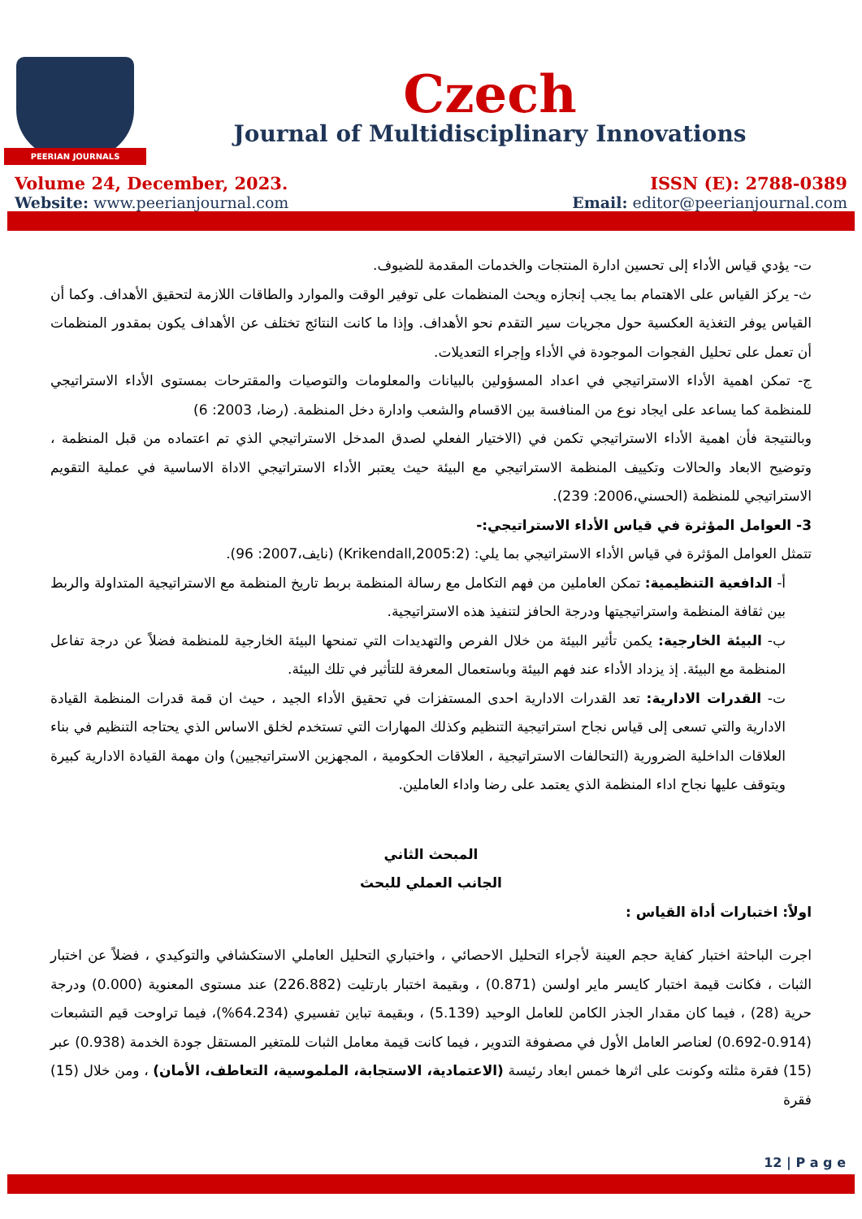PEERIAN JOURNALS
Czech
Journal of Multidisciplinary Innovations
Volume 24, December, 2023.
Website: www.peerianjournal.com
ISSN (E): 2788-0389
Email: editor@peerianjournal.com
ت- يؤدي قياس الأداء إلى تحسين ادارة المنتجات والخدمات المقدمة للضيوف.
ث- يركز القياس على الاهتمام بما يجب إنجازه ويحث المنظمات على توفير الوقت والموارد والطاقات اللازمة لتحقيق الأهداف. وكما أن القياس يوفر التغذية العكسية حول مجريات سير التقدم نحو الأهداف. وإذا ما كانت النتائج تختلف عن الأهداف يكون بمقدور المنظمات أن تعمل على تحليل الفجوات الموجودة في الأداء وإجراء التعديلات.
ج- تمكن اهمية الأداء الاستراتيجي في اعداد المسؤولين بالبيانات والمعلومات والتوصيات والمقترحات بمستوى الأداء الاستراتيجي للمنظمة كما يساعد على ايجاد نوع من المنافسة بين الاقسام والشعب وادارة دخل المنظمة. (رضا، 2003: 6)
وبالنتيجة فأن اهمية الأداء الاستراتيجي تكمن في (الاختيار الفعلي لصدق المدخل الاستراتيجي الذي تم اعتماده من قبل المنظمة ، وتوضيح الابعاد والحالات وتكييف المنظمة الاستراتيجي مع البيئة حيث يعتبر الأداء الاستراتيجي الاداة الاساسية في عملية التقويم الاستراتيجي للمنظمة (الحسني،2006: 239).
3- العوامل المؤثرة في قياس الأداء الاستراتيجي:-
تتمثل العوامل المؤثرة في قياس الأداء الاستراتيجي بما يلي: (Krikendall,2005:2) (نايف،2007: 96).
أ- الدافعية التنظيمية: تمكن العاملين من فهم التكامل مع رسالة المنظمة بربط تاريخ المنظمة مع الاستراتيجية المتداولة والربط بين ثقافة المنظمة واستراتيجيتها ودرجة الحافز لتنفيذ هذه الاستراتيجية.
ب- البيئة الخارجية: يكمن تأثير البيئة من خلال الفرص والتهديدات التي تمنحها البيئة الخارجية للمنظمة فضلاً عن درجة تفاعل المنظمة مع البيئة. إذ يزداد الأداء عند فهم البيئة وباستعمال المعرفة للتأثير في تلك البيئة.
ت- القدرات الادارية: تعد القدرات الادارية احدى المستفزات في تحقيق الأداء الجيد ، حيث ان قمة قدرات المنظمة القيادة الادارية والتي تسعى إلى قياس نجاح استراتيجية التنظيم وكذلك المهارات التي تستخدم لخلق الاساس الذي يحتاجه التنظيم في بناء العلاقات الداخلية الضرورية (التحالفات الاستراتيجية ، العلاقات الحكومية ، المجهزين الاستراتيجيين) وان مهمة القيادة الادارية كبيرة ويتوقف عليها نجاح اداء المنظمة الذي يعتمد على رضا واداء العاملين.
المبحث الثاني
الجانب العملي للبحث
اولاً: اختبارات أداة القياس :
اجرت الباحثة اختبار كفاية حجم العينة لأجراء التحليل الاحصائي ، واختباري التحليل العاملي الاستكشافي والتوكيدي ، فضلاً عن اختبار الثبات ، فكانت قيمة اختبار كايسر ماير اولسن (0.871) ، وبقيمة اختبار بارتليت (226.882) عند مستوى المعنوية (0.000) ودرجة حرية (28) ، فيما كان مقدار الجذر الكامن للعامل الوحيد (5.139) ، وبقيمة تباين تفسيري (64.234%)، فيما تراوحت قيم التشبعات (0.914-0.692) لعناصر العامل الأول في مصفوفة التدوير ، فيما كانت قيمة معامل الثبات للمتغير المستقل جودة الخدمة (0.938) عبر (15) فقرة مثلته وكونت على اثرها خمس ابعاد رئيسة (الاعتمادية، الاستجابة، الملموسية، التعاطف، الأمان) ، ومن خلال (15) فقرة
12 | P a g e